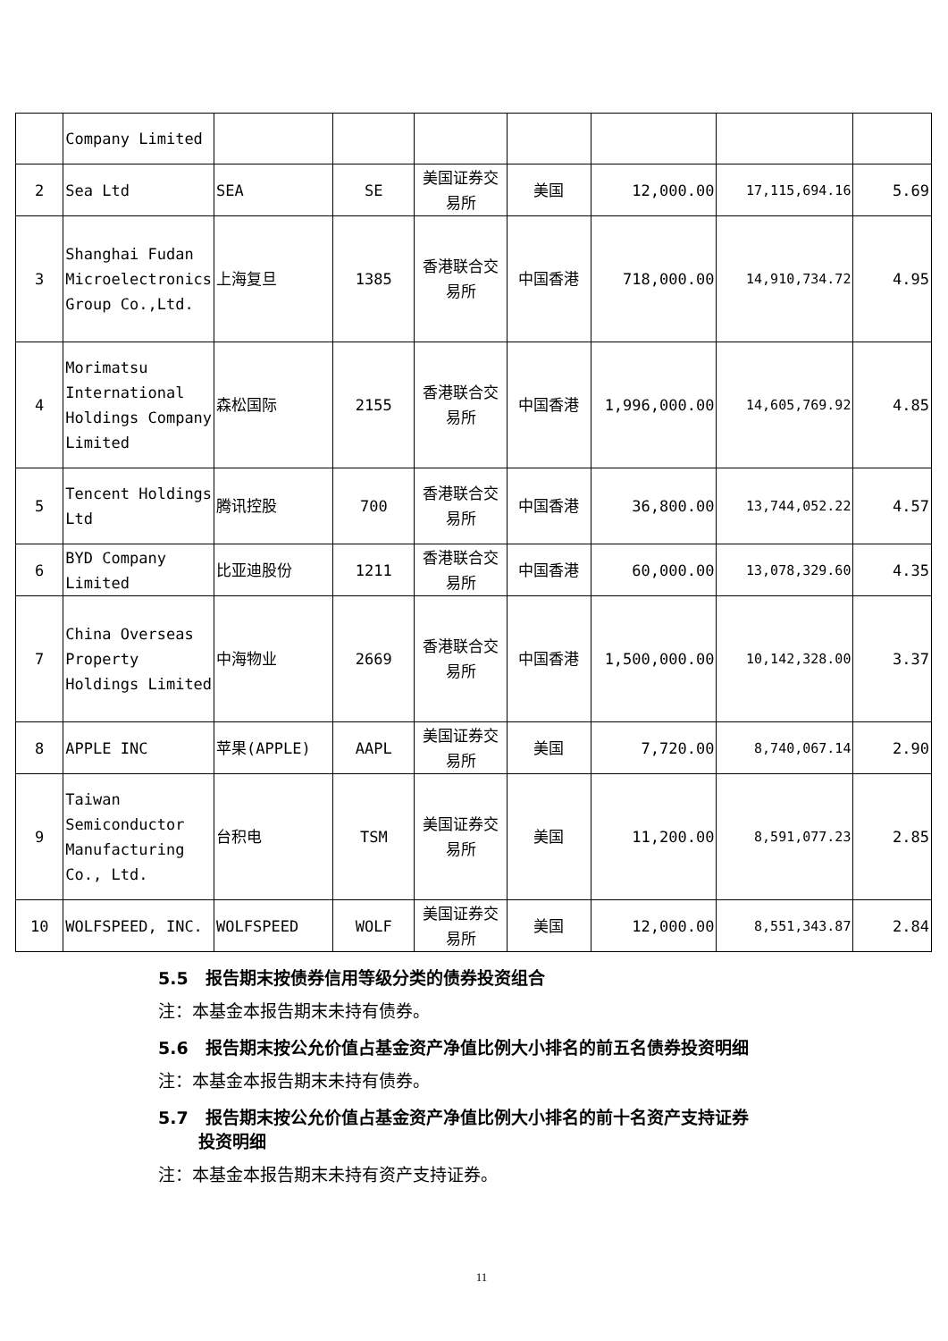| | Company Limited | | | | | | | |
| 2 | Sea Ltd | SEA | SE | 美国证券交易所 | 美国 | 12,000.00 | 17,115,694.16 | 5.69 |
| 3 | Shanghai Fudan Microelectronics Group Co.,Ltd. | 上海复旦 | 1385 | 香港联合交易所 | 中国香港 | 718,000.00 | 14,910,734.72 | 4.95 |
| 4 | Morimatsu International Holdings Company Limited | 森松国际 | 2155 | 香港联合交易所 | 中国香港 | 1,996,000.00 | 14,605,769.92 | 4.85 |
| 5 | Tencent Holdings Ltd | 腾讯控股 | 700 | 香港联合交易所 | 中国香港 | 36,800.00 | 13,744,052.22 | 4.57 |
| 6 | BYD Company Limited | 比亚迪股份 | 1211 | 香港联合交易所 | 中国香港 | 60,000.00 | 13,078,329.60 | 4.35 |
| 7 | China Overseas Property Holdings Limited | 中海物业 | 2669 | 香港联合交易所 | 中国香港 | 1,500,000.00 | 10,142,328.00 | 3.37 |
| 8 | APPLE INC | 苹果(APPLE) | AAPL | 美国证券交易所 | 美国 | 7,720.00 | 8,740,067.14 | 2.90 |
| 9 | Taiwan Semiconductor Manufacturing Co., Ltd. | 台积电 | TSM | 美国证券交易所 | 美国 | 11,200.00 | 8,591,077.23 | 2.85 |
| 10 | WOLFSPEED, INC. | WOLFSPEED | WOLF | 美国证券交易所 | 美国 | 12,000.00 | 8,551,343.87 | 2.84 |
5.5　报告期末按债券信用等级分类的债券投资组合
注：本基金本报告期末未持有债券。
5.6　报告期末按公允价值占基金资产净值比例大小排名的前五名债券投资明细
注：本基金本报告期末未持有债券。
5.7　报告期末按公允价值占基金资产净值比例大小排名的前十名资产支持证券
　　 投资明细
注：本基金本报告期末未持有资产支持证券。
11